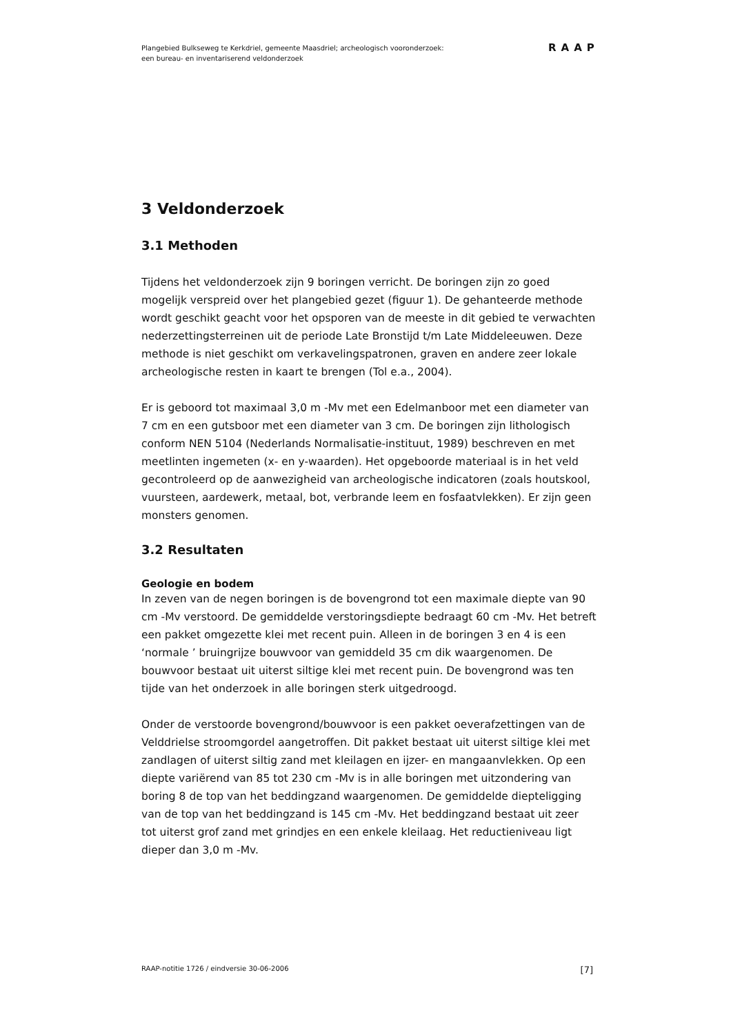Plangebied Bulkseweg te Kerkdriel, gemeente Maasdriel; archeologisch vooronderzoek:
een bureau- en inventariserend veldonderzoek
RAAP
3 Veldonderzoek
3.1 Methoden
Tijdens het veldonderzoek zijn 9 boringen verricht. De boringen zijn zo goed mogelijk verspreid over het plangebied gezet (figuur 1). De gehanteerde methode wordt geschikt geacht voor het opsporen van de meeste in dit gebied te verwachten nederzettingsterreinen uit de periode Late Bronstijd t/m Late Middeleeuwen. Deze methode is niet geschikt om verkavelingspatronen, graven en andere zeer lokale archeologische resten in kaart te brengen (Tol e.a., 2004).
Er is geboord tot maximaal 3,0 m -Mv met een Edelmanboor met een diameter van 7 cm en een gutsboor met een diameter van 3 cm. De boringen zijn lithologisch conform NEN 5104 (Nederlands Normalisatie-instituut, 1989) beschreven en met meetlinten ingemeten (x- en y-waarden). Het opgeboorde materiaal is in het veld gecontroleerd op de aanwezigheid van archeologische indicatoren (zoals houtskool, vuursteen, aardewerk, metaal, bot, verbrande leem en fosfaatvlekken). Er zijn geen monsters genomen.
3.2 Resultaten
Geologie en bodem
In zeven van de negen boringen is de bovengrond tot een maximale diepte van 90 cm -Mv verstoord. De gemiddelde verstoringsdiepte bedraagt 60 cm -Mv. Het betreft een pakket omgezette klei met recent puin. Alleen in de boringen 3 en 4 is een ‘normale ’ bruingrijze bouwvoor van gemiddeld 35 cm dik waargenomen. De bouwvoor bestaat uit uiterst siltige klei met recent puin. De bovengrond was ten tijde van het onderzoek in alle boringen sterk uitgedroogd.
Onder de verstoorde bovengrond/bouwvoor is een pakket oeverafzettingen van de Velddrielse stroomgordel aangetroffen. Dit pakket bestaat uit uiterst siltige klei met zandlagen of uiterst siltig zand met kleilagen en ijzer- en mangaanvlekken. Op een diepte variërend van 85 tot 230 cm -Mv is in alle boringen met uitzondering van boring 8 de top van het beddingzand waargenomen. De gemiddelde diepteligging van de top van het beddingzand is 145 cm -Mv. Het beddingzand bestaat uit zeer tot uiterst grof zand met grindjes en een enkele kleilaag. Het reductieniveau ligt dieper dan 3,0 m -Mv.
RAAP-notitie 1726 / eindversie 30-06-2006 [7]